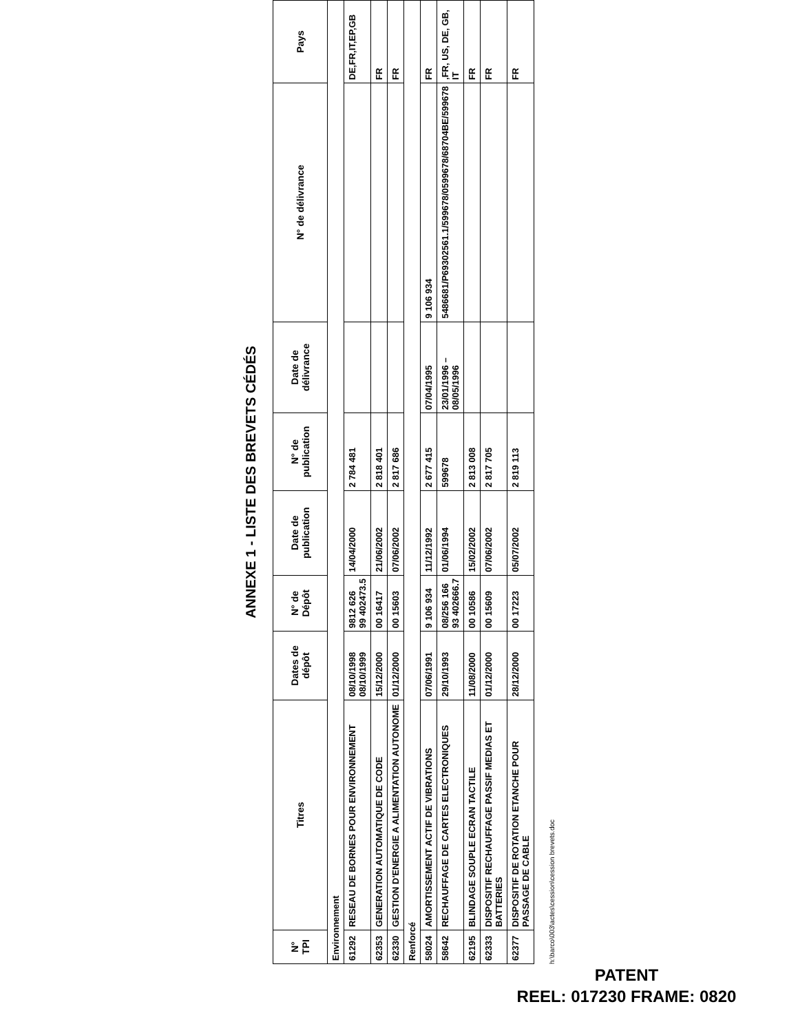ANNEXE 1 - LISTE DES BREVETS CÉDÉS
| N° TPI | Titres | Dates de dépôt | N° de Dépôt | Date de publication | N° de publication | Date de délivrance | N° de délivrance | Pays |
| --- | --- | --- | --- | --- | --- | --- | --- | --- |
| Environnement | | | | | | | | |
| 61292 | RESEAU DE BORNES POUR ENVIRONNEMENT | 08/10/1998 08/10/1999 | 9812 626 99 402473.5 | 14/04/2000 | 2 784 481 | | | DE,FR,IT,EP,GB |
| 62353 | GENERATION AUTOMATIQUE DE CODE | 15/12/2000 | 00 16417 | 21/06/2002 | 2 818 401 | | | FR |
| 62330 | GESTION D'ENERGIE A ALIMENTATION AUTONOME | 01/12/2000 | 00 15603 | 07/06/2002 | 2 817 686 | | | FR |
| Renforcé | | | | | | | | |
| 58024 | AMORTISSEMENT ACTIF DE VIBRATIONS | 07/06/1991 | 9 106 934 | 11/12/1992 | 2 677 415 | 07/04/1995 | 9 106 934 | FR |
| 58642 | RECHAUFFAGE DE CARTES ELECTRONIQUES | 29/10/1993 | 08/256 166 93 402666.7 | 01/06/1994 | 599678 | 23/01/1996 – 08/05/1996 | 5486681/P69302561.1/599678/0599678/68704BE/599678 | ,FR, US, DE, GB, IT |
| 62195 | BLINDAGE SOUPLE ECRAN TACTILE | 11/08/2000 | 00 10586 | 15/02/2002 | 2 813 008 | | | FR |
| 62333 | DISPOSITIF RECHAUFFAGE PASSIF MEDIAS ET BATTERIES | 01/12/2000 | 00 15609 | 07/06/2002 | 2 817 705 | | | FR |
| 62377 | DISPOSITIF DE ROTATION ETANCHE POUR PASSAGE DE CABLE | 28/12/2000 | 00 17223 | 05/07/2002 | 2 819 113 | | | FR |
h:\barco\003\actes\cession\cession brevets.doc
PATENT
REEL: 017230 FRAME: 0820